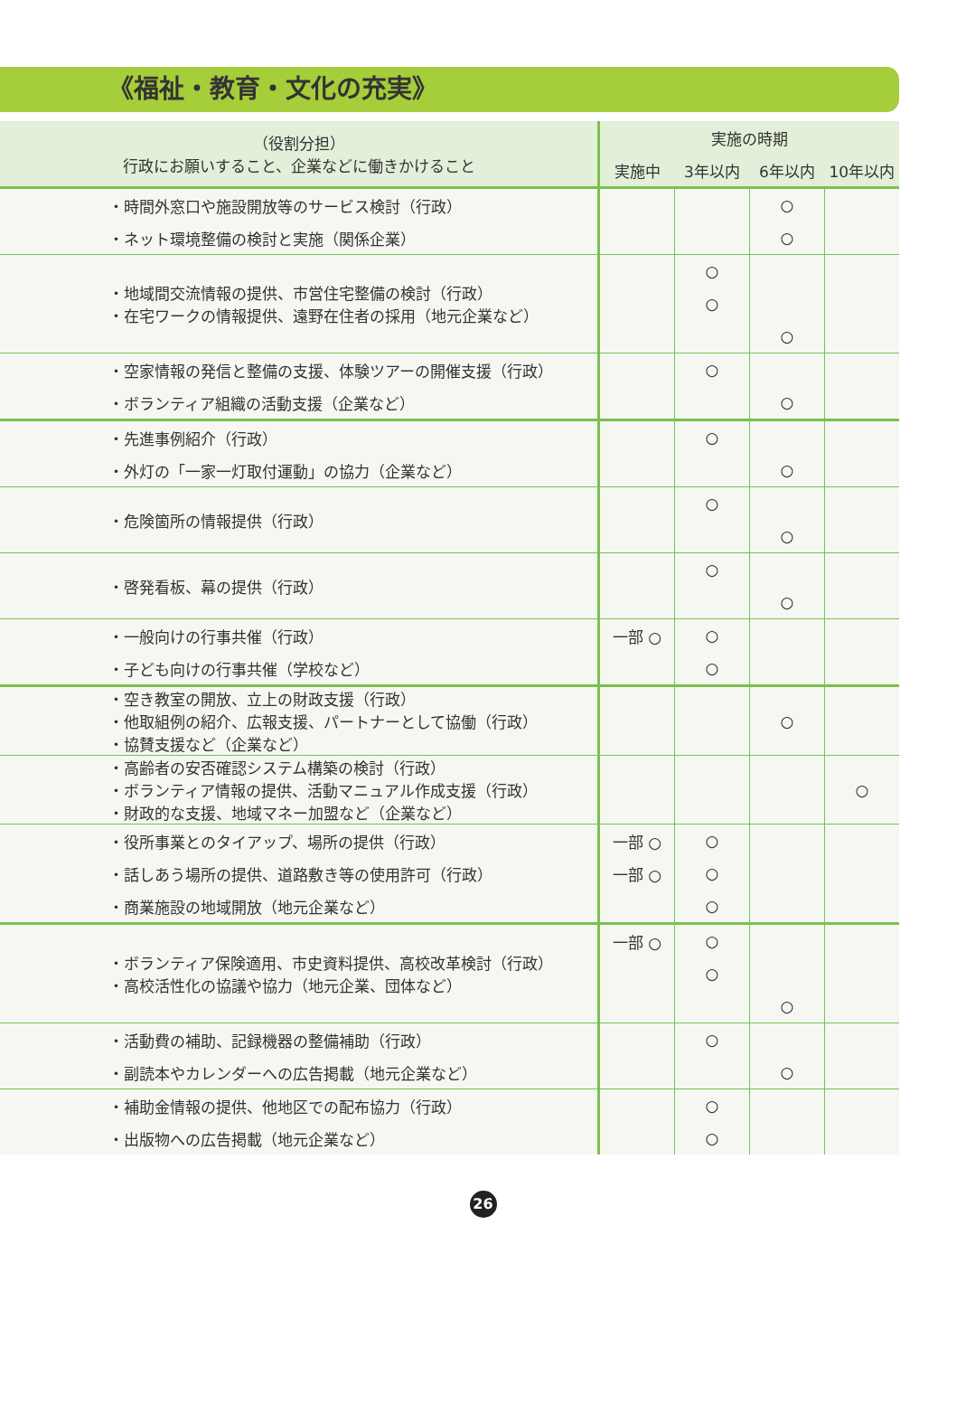《福祉・教育・文化の充実》
| （役割分担） 行政にお願いすること、企業などに働きかけること | 実施の時期 | | | |
| --- | --- | --- | --- | --- |
| | 実施中 | 3年以内 | 6年以内 | 10年以内 |
| ・時間外窓口や施設開放等のサービス検討（行政） | | | ○ | |
| ・ネット環境整備の検討と実施（関係企業） | | | ○ | |
| ・地域間交流情報の提供、市営住宅整備の検討（行政） ・在宅ワークの情報提供、遠野在住者の採用（地元企業など） | | ○ | | |
| | | ○ | | |
| | | | ○ | |
| ・空家情報の発信と整備の支援、体験ツアーの開催支援（行政） | | ○ | | |
| ・ボランティア組織の活動支援（企業など） | | | ○ | |
| ・先進事例紹介（行政） | | ○ | | |
| ・外灯の「一家一灯取付運動」の協力（企業など） | | | ○ | |
| ・危険箇所の情報提供（行政） | | ○ | | |
| | | | ○ | |
| ・啓発看板、幕の提供（行政） | | ○ | | |
| | | | ○ | |
| ・一般向けの行事共催（行政） | 一部 ○ | ○ | | |
| ・子ども向けの行事共催（学校など） | | ○ | | |
| ・空き教室の開放、立上の財政支援（行政） ・他取組例の紹介、広報支援、パートナーとして協働（行政） ・協賛支援など（企業など） | | | ○ | |
| ・高齢者の安否確認システム構築の検討（行政） ・ボランティア情報の提供、活動マニュアル作成支援（行政） ・財政的な支援、地域マネー加盟など（企業など） | | | | ○ |
| ・役所事業とのタイアップ、場所の提供（行政） | 一部 ○ | ○ | | |
| ・話しあう場所の提供、道路敷き等の使用許可（行政） | 一部 ○ | ○ | | |
| ・商業施設の地域開放（地元企業など） | | ○ | | |
| ・ボランティア保険適用、市史資料提供、高校改革検討（行政） ・高校活性化の協議や協力（地元企業、団体など） | 一部 ○ | ○ | | |
| | | ○ | | |
| | | | ○ | |
| ・活動費の補助、記録機器の整備補助（行政） | | ○ | | |
| ・副読本やカレンダーへの広告掲載（地元企業など） | | | ○ | |
| ・補助金情報の提供、他地区での配布協力（行政） | | ○ | | |
| ・出版物への広告掲載（地元企業など） | | ○ | | |
26